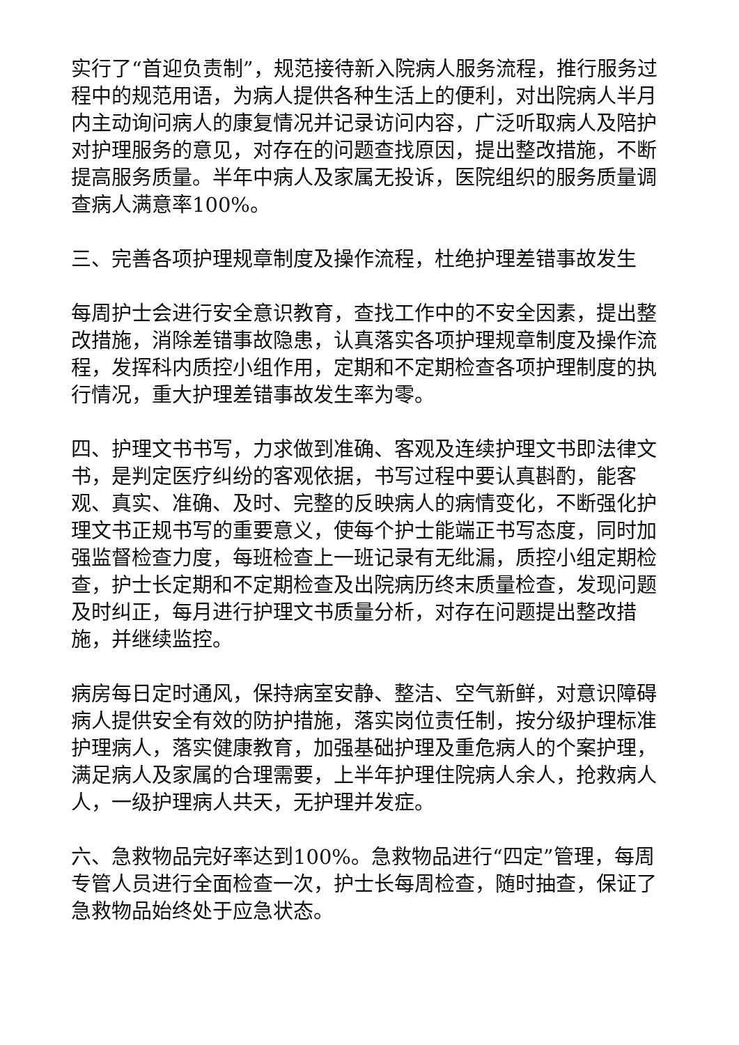实行了“首迎负责制”，规范接待新入院病人服务流程，推行服务过程中的规范用语，为病人提供各种生活上的便利，对出院病人半月内主动询问病人的康复情况并记录访问内容，广泛听取病人及陪护对护理服务的意见，对存在的问题查找原因，提出整改措施，不断提高服务质量。半年中病人及家属无投诉，医院组织的服务质量调查病人满意率100%。
三、完善各项护理规章制度及操作流程，杜绝护理差错事故发生
每周护士会进行安全意识教育，查找工作中的不安全因素，提出整改措施，消除差错事故隐患，认真落实各项护理规章制度及操作流程，发挥科内质控小组作用，定期和不定期检查各项护理制度的执行情况，重大护理差错事故发生率为零。
四、护理文书书写，力求做到准确、客观及连续护理文书即法律文书，是判定医疗纠纷的客观依据，书写过程中要认真斟酌，能客观、真实、准确、及时、完整的反映病人的病情变化，不断强化护理文书正规书写的重要意义，使每个护士能端正书写态度，同时加强监督检查力度，每班检查上一班记录有无纰漏，质控小组定期检查，护士长定期和不定期检查及出院病历终末质量检查，发现问题及时纠正，每月进行护理文书质量分析，对存在问题提出整改措施，并继续监控。
病房每日定时通风，保持病室安静、整洁、空气新鲜，对意识障碍病人提供安全有效的防护措施，落实岗位责任制，按分级护理标准护理病人，落实健康教育，加强基础护理及重危病人的个案护理，满足病人及家属的合理需要，上半年护理住院病人余人，抢救病人人，一级护理病人共天，无护理并发症。
六、急救物品完好率达到100%。急救物品进行“四定”管理，每周专管人员进行全面检查一次，护士长每周检查，随时抽查，保证了急救物品始终处于应急状态。